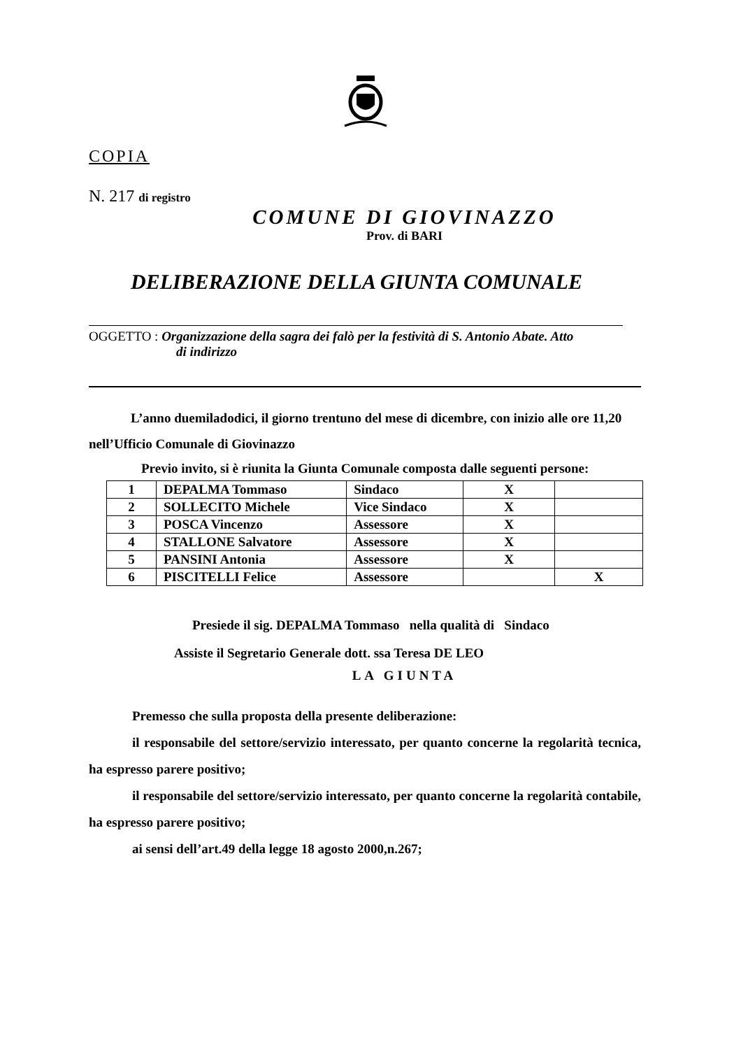COPIA
N. 217 di registro
COMUNE DI GIOVINAZZO
Prov. di BARI
DELIBERAZIONE DELLA GIUNTA COMUNALE
OGGETTO : Organizzazione della sagra dei falò per la festività di S. Antonio Abate. Atto
di indirizzo
L’anno duemiladodici, il giorno trentuno del mese di dicembre, con inizio alle ore 11,20 nell’Ufficio Comunale di Giovinazzo
Previo invito, si è riunita la Giunta Comunale composta dalle seguenti persone:
| 1 | DEPALMA Tommaso | Sindaco | X | |
| 2 | SOLLECITO Michele | Vice Sindaco | X | |
| 3 | POSCA Vincenzo | Assessore | X | |
| 4 | STALLONE Salvatore | Assessore | X | |
| 5 | PANSINI Antonia | Assessore | X | |
| 6 | PISCITELLI Felice | Assessore | | X |
Presiede il sig. DEPALMA Tommaso nella qualità di Sindaco
Assiste il Segretario Generale dott. ssa Teresa DE LEO
LA GIUNTA
Premesso che sulla proposta della presente deliberazione:
il responsabile del settore/servizio interessato, per quanto concerne la regolarità tecnica, ha espresso parere positivo;
il responsabile del settore/servizio interessato, per quanto concerne la regolarità contabile, ha espresso parere positivo;
ai sensi dell’art.49 della legge 18 agosto 2000,n.267;